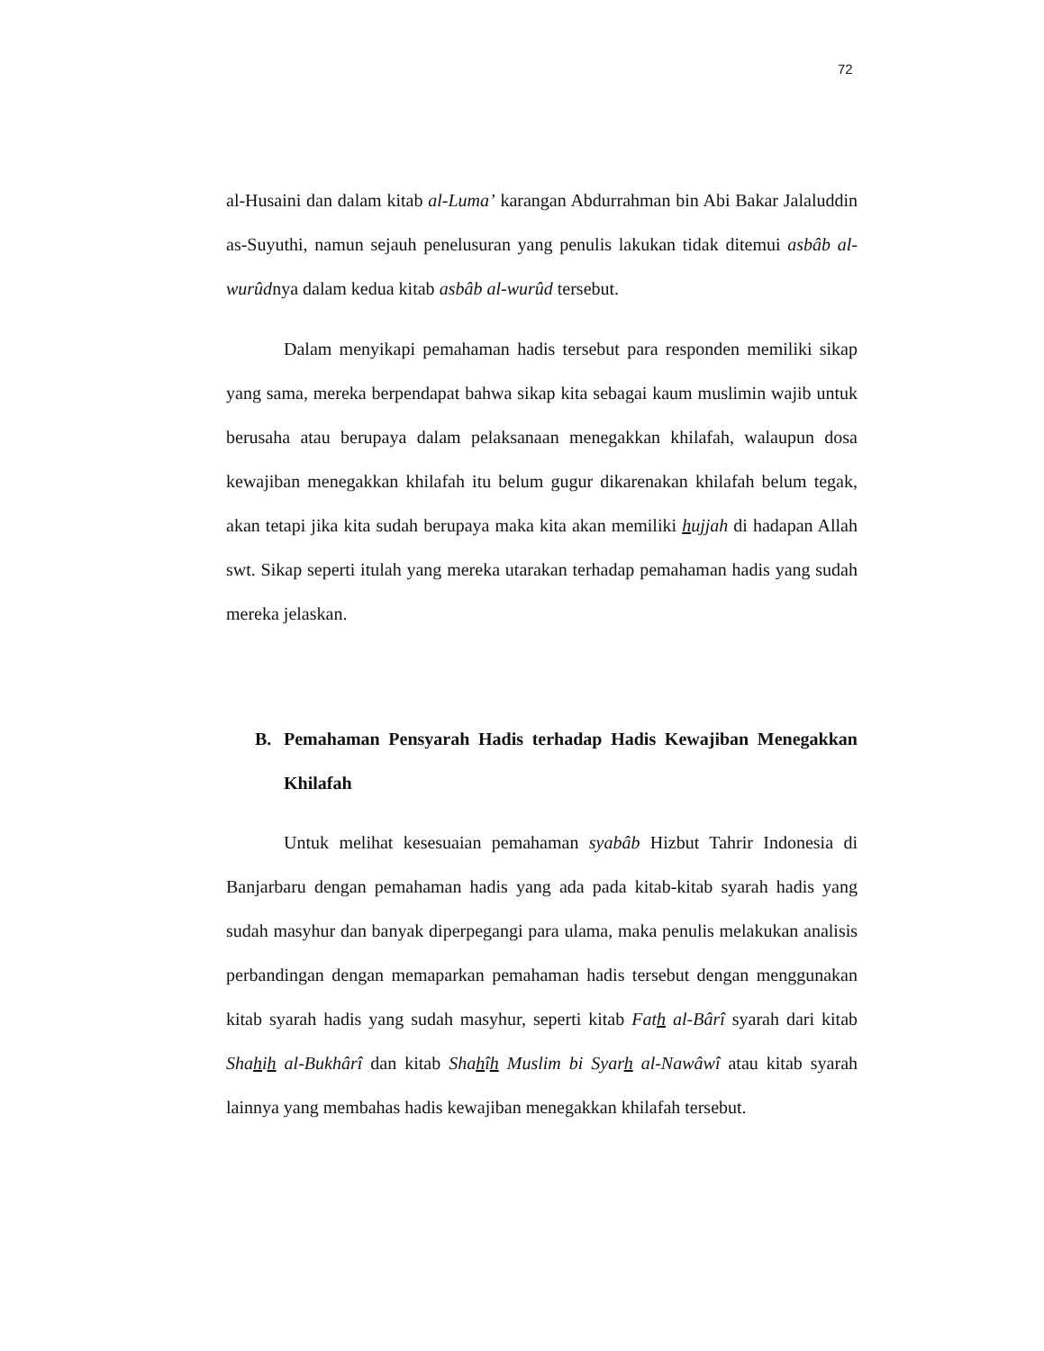72
al-Husaini dan dalam kitab al-Luma’ karangan Abdurrahman bin Abi Bakar Jalaluddin as-Suyuthi, namun sejauh penelusuran yang penulis lakukan tidak ditemui asbâb al-wurûdnya dalam kedua kitab asbâb al-wurûd tersebut.
Dalam menyikapi pemahaman hadis tersebut para responden memiliki sikap yang sama, mereka berpendapat bahwa sikap kita sebagai kaum muslimin wajib untuk berusaha atau berupaya dalam pelaksanaan menegakkan khilafah, walaupun dosa kewajiban menegakkan khilafah itu belum gugur dikarenakan khilafah belum tegak, akan tetapi jika kita sudah berupaya maka kita akan memiliki hujjah di hadapan Allah swt. Sikap seperti itulah yang mereka utarakan terhadap pemahaman hadis yang sudah mereka jelaskan.
B. Pemahaman Pensyarah Hadis terhadap Hadis Kewajiban Menegakkan Khilafah
Untuk melihat kesesuaian pemahaman syabâb Hizbut Tahrir Indonesia di Banjarbaru dengan pemahaman hadis yang ada pada kitab-kitab syarah hadis yang sudah masyhur dan banyak diperpegangi para ulama, maka penulis melakukan analisis perbandingan dengan memaparkan pemahaman hadis tersebut dengan menggunakan kitab syarah hadis yang sudah masyhur, seperti kitab Fath al-Bârî syarah dari kitab Shahih al-Bukhârî dan kitab Shahîh Muslim bi Syarh al-Nawâwî atau kitab syarah lainnya yang membahas hadis kewajiban menegakkan khilafah tersebut.